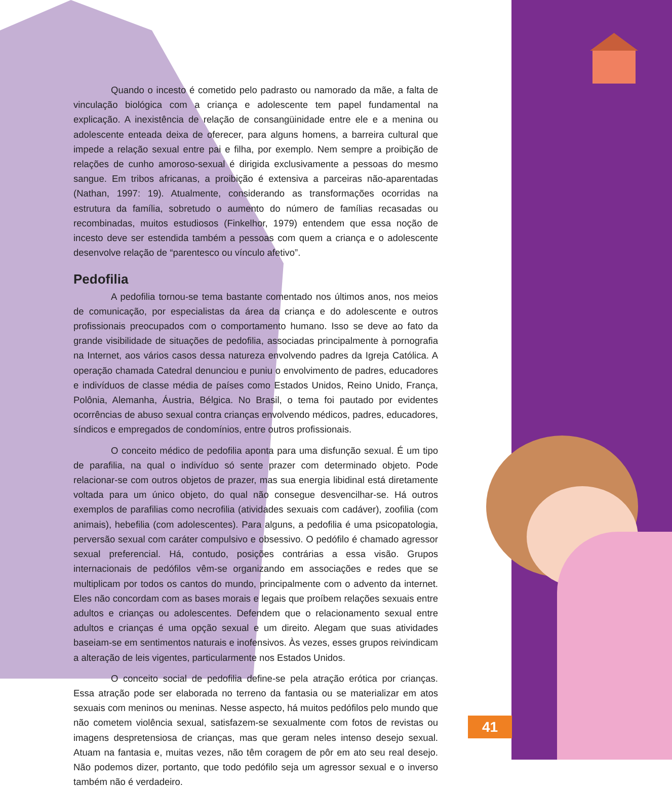Quando o incesto é cometido pelo padrasto ou namorado da mãe, a falta de vinculação biológica com a criança e adolescente tem papel fundamental na explicação. A inexistência de relação de consangüinidade entre ele e a menina ou adolescente enteada deixa de oferecer, para alguns homens, a barreira cultural que impede a relação sexual entre pai e filha, por exemplo. Nem sempre a proibição de relações de cunho amoroso-sexual é dirigida exclusivamente a pessoas do mesmo sangue. Em tribos africanas, a proibição é extensiva a parceiras não-aparentadas (Nathan, 1997: 19). Atualmente, considerando as transformações ocorridas na estrutura da família, sobretudo o aumento do número de famílias recasadas ou recombinadas, muitos estudiosos (Finkelhor, 1979) entendem que essa noção de incesto deve ser estendida também a pessoas com quem a criança e o adolescente desenvolve relação de “parentesco ou vínculo afetivo”.
Pedofilia
A pedofilia tornou-se tema bastante comentado nos últimos anos, nos meios de comunicação, por especialistas da área da criança e do adolescente e outros profissionais preocupados com o comportamento humano. Isso se deve ao fato da grande visibilidade de situações de pedofilia, associadas principalmente à pornografia na Internet, aos vários casos dessa natureza envolvendo padres da Igreja Católica. A operação chamada Catedral denunciou e puniu o envolvimento de padres, educadores e indivíduos de classe média de países como Estados Unidos, Reino Unido, França, Polônia, Alemanha, Áustria, Bélgica. No Brasil, o tema foi pautado por evidentes ocorrências de abuso sexual contra crianças envolvendo médicos, padres, educadores, síndicos e empregados de condomínios, entre outros profissionais.
O conceito médico de pedofilia aponta para uma disfunção sexual. É um tipo de parafilia, na qual o indivíduo só sente prazer com determinado objeto. Pode relacionar-se com outros objetos de prazer, mas sua energia libidinal está diretamente voltada para um único objeto, do qual não consegue desvencilhar-se. Há outros exemplos de parafilias como necrofilia (atividades sexuais com cadáver), zoofilia (com animais), hebefilia (com adolescentes). Para alguns, a pedofilia é uma psicopatologia, perversão sexual com caráter compulsivo e obsessivo. O pedófilo é chamado agressor sexual preferencial. Há, contudo, posições contrárias a essa visão. Grupos internacionais de pedófilos vêm-se organizando em associações e redes que se multiplicam por todos os cantos do mundo, principalmente com o advento da internet. Eles não concordam com as bases morais e legais que proíbem relações sexuais entre adultos e crianças ou adolescentes. Defendem que o relacionamento sexual entre adultos e crianças é uma opção sexual e um direito. Alegam que suas atividades baseiam-se em sentimentos naturais e inofensivos. Às vezes, esses grupos reivindicam a alteração de leis vigentes, particularmente nos Estados Unidos.
O conceito social de pedofilia define-se pela atração erótica por crianças. Essa atração pode ser elaborada no terreno da fantasia ou se materializar em atos sexuais com meninos ou meninas. Nesse aspecto, há muitos pedófilos pelo mundo que não cometem violência sexual, satisfazem-se sexualmente com fotos de revistas ou imagens despretensiosa de crianças, mas que geram neles intenso desejo sexual. Atuam na fantasia e, muitas vezes, não têm coragem de pôr em ato seu real desejo. Não podemos dizer, portanto, que todo pedófilo seja um agressor sexual e o inverso também não é verdadeiro.
41